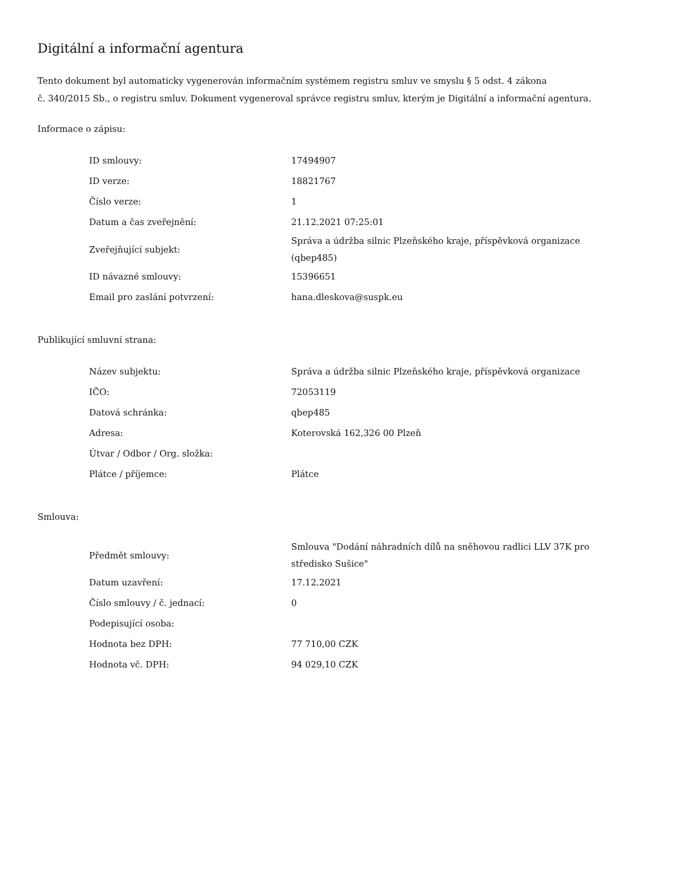Digitální a informační agentura
Tento dokument byl automaticky vygenerován informačním systémem registru smluv ve smyslu § 5 odst. 4 zákona
č. 340/2015 Sb., o registru smluv. Dokument vygeneroval správce registru smluv, kterým je Digitální a informační agentura.
Informace o zápisu:
| ID smlouvy: | 17494907 |
| ID verze: | 18821767 |
| Číslo verze: | 1 |
| Datum a čas zveřejnění: | 21.12.2021 07:25:01 |
| Zveřejňující subjekt: | Správa a údržba silnic Plzeňského kraje, příspěvková organizace (qbep485) |
| ID návazné smlouvy: | 15396651 |
| Email pro zaslání potvrzení: | hana.dleskova@suspk.eu |
Publikující smluvní strana:
| Název subjektu: | Správa a údržba silnic Plzeňského kraje, příspěvková organizace |
| IČO: | 72053119 |
| Datová schránka: | qbep485 |
| Adresa: | Koterovská 162,326 00 Plzeň |
| Útvar / Odbor / Org. složka: | |
| Plátce / příjemce: | Plátce |
Smlouva:
| Předmět smlouvy: | Smlouva "Dodání náhradních dílů na sněhovou radlici LLV 37K pro středisko Sušice" |
| Datum uzavření: | 17.12.2021 |
| Číslo smlouvy / č. jednací: | 0 |
| Podepisující osoba: | |
| Hodnota bez DPH: | 77 710,00 CZK |
| Hodnota vč. DPH: | 94 029,10 CZK |